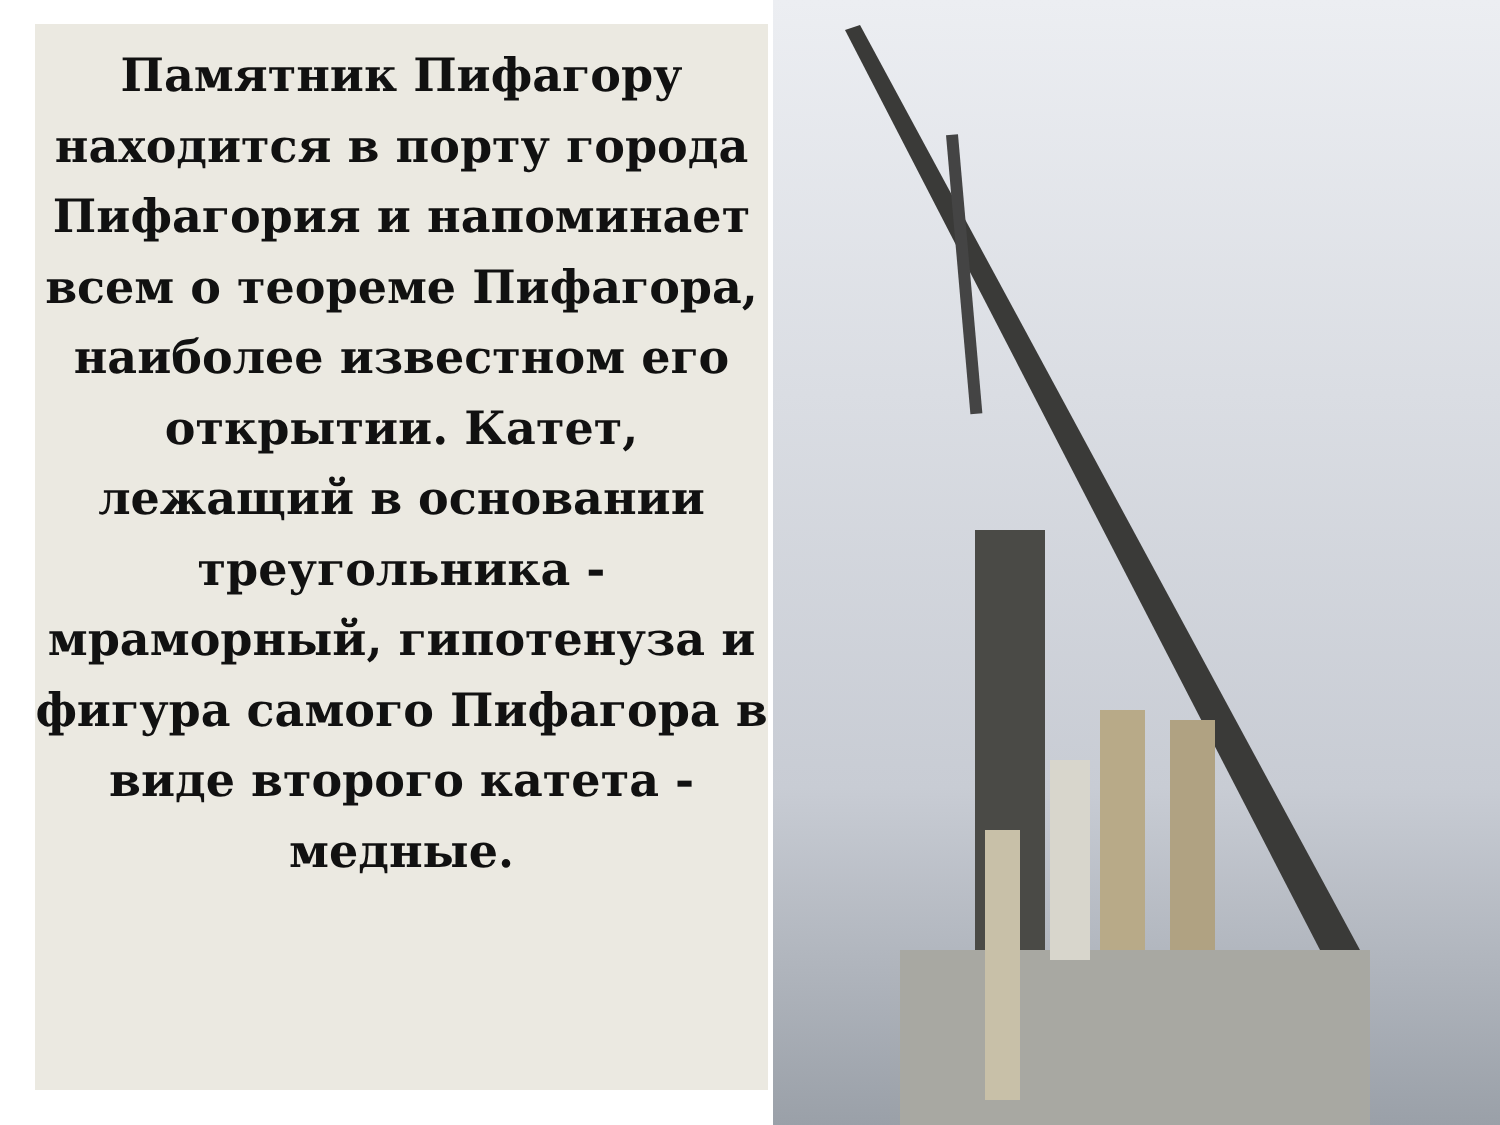Памятник Пифагору находится в порту города Пифагория и напоминает всем о теореме Пифагора, наиболее известном его открытии. Катет, лежащий в основании треугольника - мраморный, гипотенуза и фигура самого Пифагора в виде второго катета - медные.